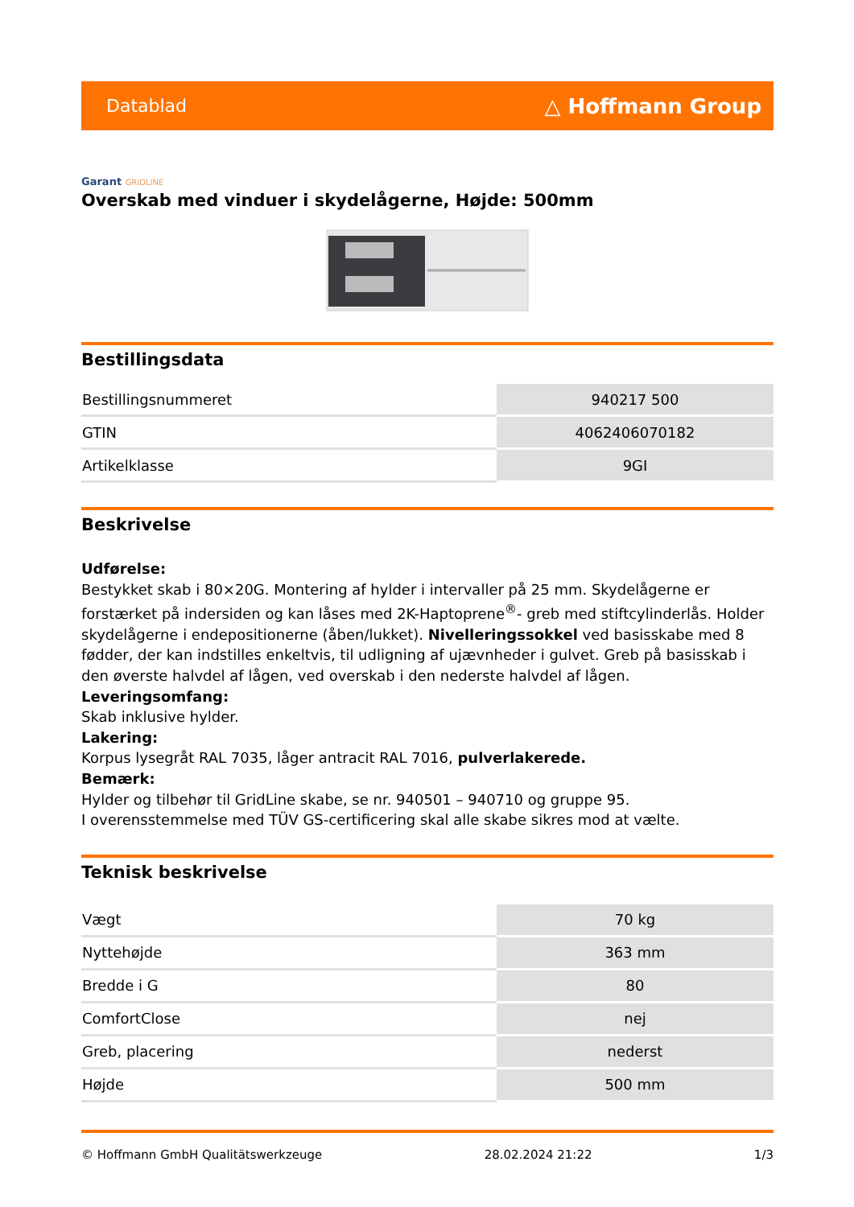Datablad
△ Hoffmann Group
Garant GRIDLINE
Overskab med vinduer i skydelågerne, Højde: 500mm
Bestillingsdata
| Bestillingsnummeret | 940217 500 |
| GTIN | 4062406070182 |
| Artikelklasse | 9GI |
Beskrivelse
Udførelse:
Bestykket skab i 80×20G. Montering af hylder i intervaller på 25 mm. Skydelågerne er forstærket på indersiden og kan låses med 2K-Haptoprene<sup>®</sup>- greb med stiftcylinderlås. Holder skydelågerne i endepositionerne (åben/lukket). Nivelleringssokkel ved basisskabe med 8 fødder, der kan indstilles enkeltvis, til udligning af ujævnheder i gulvet. Greb på basisskab i den øverste halvdel af lågen, ved overskab i den nederste halvdel af lågen.
Leveringsomfang:
Skab inklusive hylder.
Lakering:
Korpus lysegråt RAL 7035, låger antracit RAL 7016, pulverlakerede.
Bemærk:
Hylder og tilbehør til GridLine skabe, se nr. 940501 – 940710 og gruppe 95.
I overensstemmelse med TÜV GS-certificering skal alle skabe sikres mod at vælte.
Teknisk beskrivelse
| Vægt | 70 kg |
| Nyttehøjde | 363 mm |
| Bredde i G | 80 |
| ComfortClose | nej |
| Greb, placering | nederst |
| Højde | 500 mm |
© Hoffmann GmbH Qualitätswerkzeuge 28.02.2024 21:22 1/3